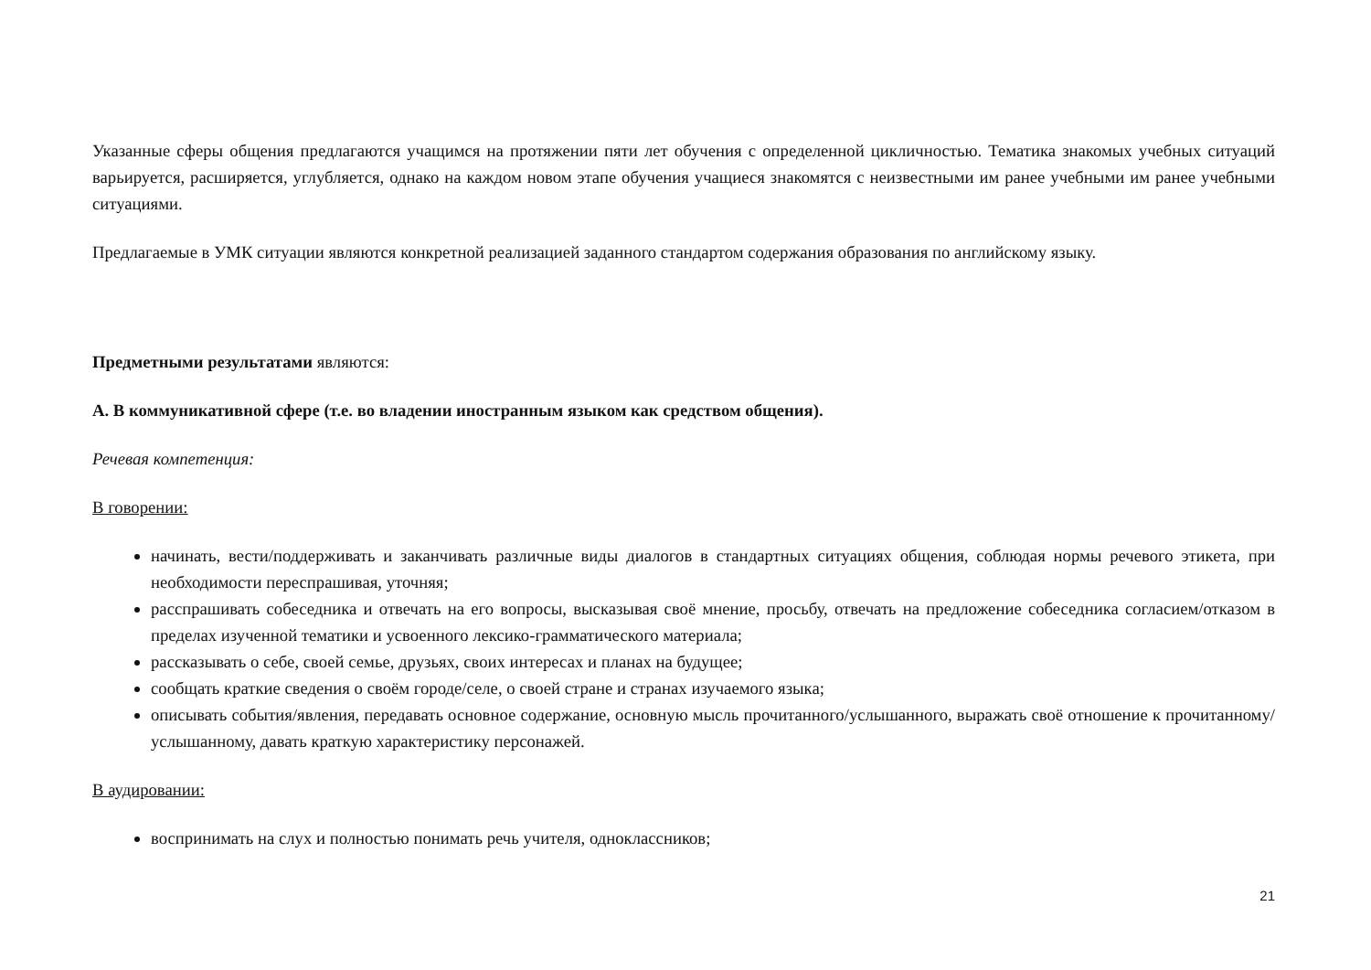Указанные сферы общения предлагаются учащимся на протяжении пяти лет обучения с определенной цикличностью. Тематика знакомых учебных ситуаций варьируется, расширяется, углубляется, однако на каждом новом этапе обучения учащиеся знакомятся с неизвестными им ранее учебными им ранее учебными ситуациями.
Предлагаемые в УМК ситуации являются конкретной реализацией заданного стандартом содержания образования по английскому языку.
Предметными результатами являются:
А. В коммуникативной сфере (т.е. во владении иностранным языком как средством общения).
Речевая компетенция:
В говорении:
начинать, вести/поддерживать и заканчивать различные виды диалогов в стандартных ситуациях общения, соблюдая нормы речевого этикета, при необходимости переспрашивая, уточняя;
расспрашивать собеседника и отвечать на его вопросы, высказывая своё мнение, просьбу, отвечать на предложение собеседника согласием/отказом в пределах изученной тематики и усвоенного лексико-грамматического материала;
рассказывать о себе, своей семье, друзьях, своих интересах и планах на будущее;
сообщать краткие сведения о своём городе/селе, о своей стране и странах изучаемого языка;
описывать события/явления, передавать основное содержание, основную мысль прочитанного/услышанного, выражать своё отношение к прочитанному/услышанному, давать краткую характеристику персонажей.
В аудировании:
воспринимать на слух и полностью понимать речь учителя, одноклассников;
21